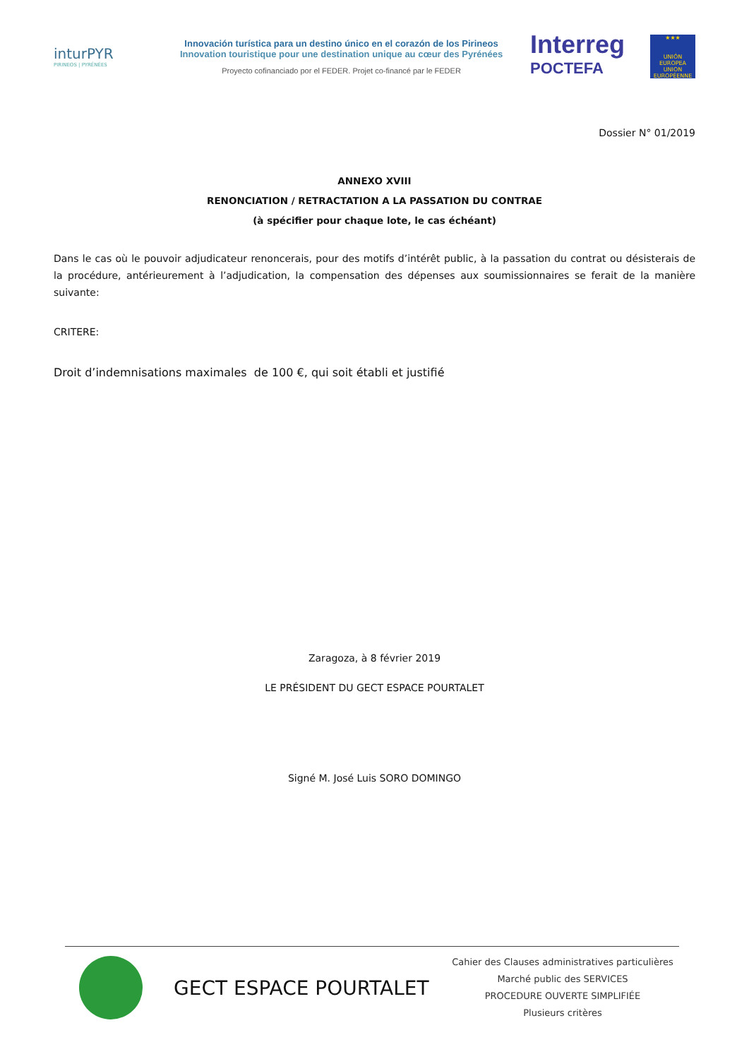inturPYR
PIRINEOS | PYRÉNÉES
Innovación turística para un destino único en el corazón de los Pirineos
Innovation touristique pour une destination unique au cœur des Pyrénées
Proyecto cofinanciado por el FEDER. Projet co-financé par le FEDER
Interreg
POCTEFA
★★★
UNIÓN EUROPEA UNION EUROPÉENNE
Dossier N° 01/2019
ANNEXO XVIII
RENONCIATION / RETRACTATION A LA PASSATION DU CONTRAE
(à spécifier pour chaque lote, le cas échéant)
Dans le cas où le pouvoir adjudicateur renoncerais, pour des motifs d’intérêt public, à la passation du contrat ou désisterais de la procédure, antérieurement à l’adjudication, la compensation des dépenses aux soumissionnaires se ferait de la manière suivante:
CRITERE:
Droit d’indemnisations maximales de 100 €, qui soit établi et justifié
Zaragoza, à 8 février 2019
LE PRÉSIDENT DU GECT ESPACE POURTALET
Signé M. José Luis SORO DOMINGO
GECT ESPACE POURTALET
Cahier des Clauses administratives particulières
Marché public des SERVICES
PROCEDURE OUVERTE SIMPLIFIÉE
Plusieurs critères